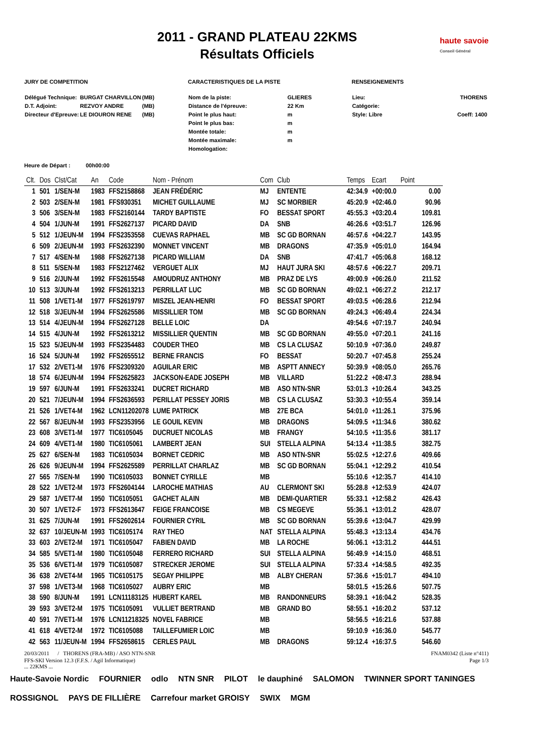2011 - GRAND PLATEAU 22KMS
Résultats Officiels
haute savoie
Conseil Général
JURY DE COMPETITION
| Délégué Technique: | BURGAT CHARVILLON | (MB) |
| D.T. Adjoint: | REZVOY ANDRE | (MB) |
| Directeur d'Epreuve: | LE DIOURON RENE | (MB) |
CARACTERISTIQUES DE LA PISTE
| Nom de la piste: | GLIERES |
| Distance de l'épreuve: | 22 Km |
| Point le plus haut: | m |
| Point le plus bas: | m |
| Montée totale: | m |
| Montée maximale: | m |
| Homologation: | |
RENSEIGNEMENTS
| Lieu: | THORENS |
| Catégorie: | |
| Style: Libre | Coeff: 1400 |
Heure de Départ : 00h00:00
| Clt. | Dos | Clst/Cat | An | Code | Nom - Prénom | Com | Club | Temps | Ecart | Point |
| --- | --- | --- | --- | --- | --- | --- | --- | --- | --- | --- |
| 1 | 501 | 1/SEN-M | 1983 | FFS2158868 | JEAN FRÉDÉRIC | MJ | ENTENTE | 42:34.9 | +00:00.0 | 0.00 |
| 2 | 503 | 2/SEN-M | 1981 | FFS930351 | MICHET GUILLAUME | MJ | SC MORBIER | 45:20.9 | +02:46.0 | 90.96 |
| 3 | 506 | 3/SEN-M | 1983 | FFS2160144 | TARDY BAPTISTE | FO | BESSAT SPORT | 45:55.3 | +03:20.4 | 109.81 |
| 4 | 504 | 1/JUN-M | 1991 | FFS2627137 | PICARD DAVID | DA | SNB | 46:26.6 | +03:51.7 | 126.96 |
| 5 | 512 | 1/JEUN-M | 1994 | FFS2353558 | CUEVAS RAPHAEL | MB | SC GD BORNAN | 46:57.6 | +04:22.7 | 143.95 |
| 6 | 509 | 2/JEUN-M | 1993 | FFS2632390 | MONNET VINCENT | MB | DRAGONS | 47:35.9 | +05:01.0 | 164.94 |
| 7 | 517 | 4/SEN-M | 1988 | FFS2627138 | PICARD WILLIAM | DA | SNB | 47:41.7 | +05:06.8 | 168.12 |
| 8 | 511 | 5/SEN-M | 1983 | FFS2127462 | VERGUET ALIX | MJ | HAUT JURA SKI | 48:57.6 | +06:22.7 | 209.71 |
| 9 | 516 | 2/JUN-M | 1992 | FFS2615548 | AMOUDRUZ ANTHONY | MB | PRAZ DE LYS | 49:00.9 | +06:26.0 | 211.52 |
| 10 | 513 | 3/JUN-M | 1992 | FFS2613213 | PERRILLAT LUC | MB | SC GD BORNAN | 49:02.1 | +06:27.2 | 212.17 |
| 11 | 508 | 1/VET1-M | 1977 | FFS2619797 | MISZEL JEAN-HENRI | FO | BESSAT SPORT | 49:03.5 | +06:28.6 | 212.94 |
| 12 | 518 | 3/JEUN-M | 1994 | FFS2625586 | MISSILLIER TOM | MB | SC GD BORNAN | 49:24.3 | +06:49.4 | 224.34 |
| 13 | 514 | 4/JEUN-M | 1994 | FFS2627128 | BELLE LOIC | DA | | 49:54.6 | +07:19.7 | 240.94 |
| 14 | 515 | 4/JUN-M | 1992 | FFS2613212 | MISSILLIER QUENTIN | MB | SC GD BORNAN | 49:55.0 | +07:20.1 | 241.16 |
| 15 | 523 | 5/JEUN-M | 1993 | FFS2354483 | COUDER THEO | MB | CS LA CLUSAZ | 50:10.9 | +07:36.0 | 249.87 |
| 16 | 524 | 5/JUN-M | 1992 | FFS2655512 | BERNE FRANCIS | FO | BESSAT | 50:20.7 | +07:45.8 | 255.24 |
| 17 | 532 | 2/VET1-M | 1976 | FFS2309320 | AGUILAR ERIC | MB | ASPTT ANNECY | 50:39.9 | +08:05.0 | 265.76 |
| 18 | 574 | 6/JEUN-M | 1994 | FFS2625823 | JACKSON-EADE JOSEPH | MB | VILLARD | 51:22.2 | +08:47.3 | 288.94 |
| 19 | 597 | 6/JUN-M | 1991 | FFS2633241 | DUCRET RICHARD | MB | ASO NTN-SNR | 53:01.3 | +10:26.4 | 343.25 |
| 20 | 521 | 7/JEUN-M | 1994 | FFS2636593 | PERILLAT PESSEY JORIS | MB | CS LA CLUSAZ | 53:30.3 | +10:55.4 | 359.14 |
| 21 | 526 | 1/VET4-M | 1962 | LCN11202078 | LUME PATRICK | MB | 27E BCA | 54:01.0 | +11:26.1 | 375.96 |
| 22 | 567 | 8/JEUN-M | 1993 | FFS2353956 | LE GOUIL KEVIN | MB | DRAGONS | 54:09.5 | +11:34.6 | 380.62 |
| 23 | 608 | 3/VET1-M | 1977 | TIC6105045 | DUCRUET NICOLAS | MB | FRANGY | 54:10.5 | +11:35.6 | 381.17 |
| 24 | 609 | 4/VET1-M | 1980 | TIC6105061 | LAMBERT JEAN | SUI | STELLA ALPINA | 54:13.4 | +11:38.5 | 382.75 |
| 25 | 627 | 6/SEN-M | 1983 | TIC6105034 | BORNET CEDRIC | MB | ASO NTN-SNR | 55:02.5 | +12:27.6 | 409.66 |
| 26 | 626 | 9/JEUN-M | 1994 | FFS2625589 | PERRILLAT CHARLAZ | MB | SC GD BORNAN | 55:04.1 | +12:29.2 | 410.54 |
| 27 | 565 | 7/SEN-M | 1990 | TIC6105033 | BONNET CYRILLE | MB | | 55:10.6 | +12:35.7 | 414.10 |
| 28 | 522 | 1/VET2-M | 1973 | FFS2604144 | LAROCHE MATHIAS | AU | CLERMONT SKI | 55:28.8 | +12:53.9 | 424.07 |
| 29 | 587 | 1/VET7-M | 1950 | TIC6105051 | GACHET ALAIN | MB | DEMI-QUARTIER | 55:33.1 | +12:58.2 | 426.43 |
| 30 | 507 | 1/VET2-F | 1973 | FFS2613647 | FEIGE FRANCOISE | MB | CS MEGEVE | 55:36.1 | +13:01.2 | 428.07 |
| 31 | 625 | 7/JUN-M | 1991 | FFS2602614 | FOURNIER CYRIL | MB | SC GD BORNAN | 55:39.6 | +13:04.7 | 429.99 |
| 32 | 637 | 10/JEUN-M | 1993 | TIC6105174 | RAY THEO | NAT | STELLA ALPINA | 55:48.3 | +13:13.4 | 434.76 |
| 33 | 603 | 2/VET2-M | 1971 | TIC6105047 | FABIEN DAVID | MB | LA ROCHE | 56:06.1 | +13:31.2 | 444.51 |
| 34 | 585 | 5/VET1-M | 1980 | TIC6105048 | FERRERO RICHARD | SUI | STELLA ALPINA | 56:49.9 | +14:15.0 | 468.51 |
| 35 | 536 | 6/VET1-M | 1979 | TIC6105087 | STRECKER JEROME | SUI | STELLA ALPINA | 57:33.4 | +14:58.5 | 492.35 |
| 36 | 638 | 2/VET4-M | 1965 | TIC6105175 | SEGAY PHILIPPE | MB | ALBY CHERAN | 57:36.6 | +15:01.7 | 494.10 |
| 37 | 598 | 1/VET3-M | 1968 | TIC6105027 | AUBRY ERIC | MB | | 58:01.5 | +15:26.6 | 507.75 |
| 38 | 590 | 8/JUN-M | 1991 | LCN11183125 | HUBERT KAREL | MB | RANDONNEURS | 58:39.1 | +16:04.2 | 528.35 |
| 39 | 593 | 3/VET2-M | 1975 | TIC6105091 | VULLIET BERTRAND | MB | GRAND BO | 58:55.1 | +16:20.2 | 537.12 |
| 40 | 591 | 7/VET1-M | 1976 | LCN11218325 | NOVEL FABRICE | MB | | 58:56.5 | +16:21.6 | 537.88 |
| 41 | 618 | 4/VET2-M | 1972 | TIC6105088 | TAILLEFUMIER LOIC | MB | | 59:10.9 | +16:36.0 | 545.77 |
| 42 | 563 | 11/JEUN-M | 1994 | FFS2658615 | CERLES PAUL | MB | DRAGONS | 59:12.4 | +16:37.5 | 546.60 |
20/03/2011 / THORENS (FRA-MB) / ASO NTN-SNR FNAM0342 (Liste n°411)
FFS-SKI Version 12.3 (F.F.S. / Agil Informatique)
... 22KMS ... Page 1/3
Haute-Savoie Nordic FOURNIER odlo NTN SNR PILOT le dauphiné SALOMON TWINNER SPORT TANINGES ROSSIGNOL PAYS DE FILLIÈRE Carrefour market GROISY SWIX MGM